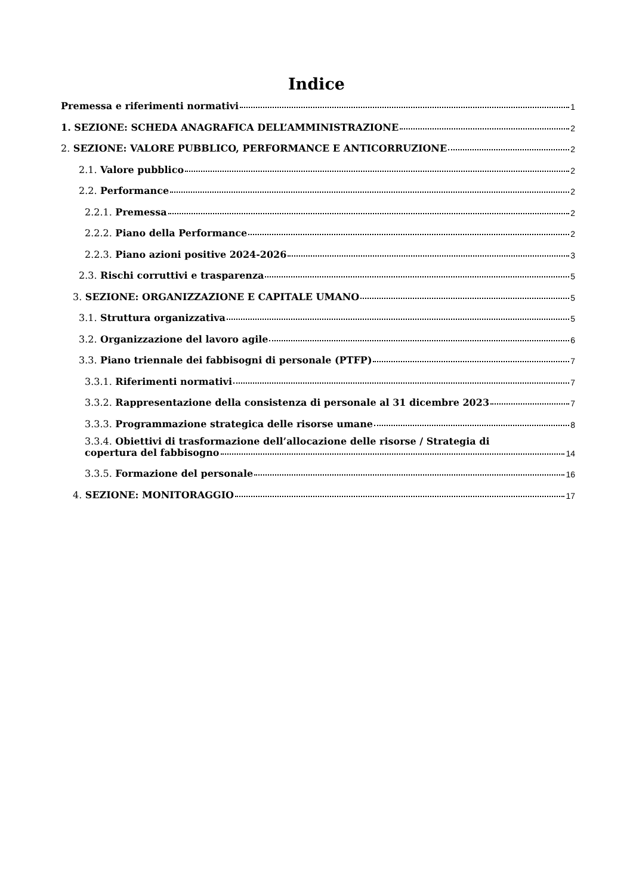Indice
Premessa e riferimenti normativi 1
1. SEZIONE: SCHEDA ANAGRAFICA DELL’AMMINISTRAZIONE 2
2. SEZIONE: VALORE PUBBLICO, PERFORMANCE E ANTICORRUZIONE 2
2.1. Valore pubblico 2
2.2. Performance 2
2.2.1. Premessa 2
2.2.2. Piano della Performance 2
2.2.3. Piano azioni positive 2024-2026 3
2.3. Rischi corruttivi e trasparenza 5
3. SEZIONE: ORGANIZZAZIONE E CAPITALE UMANO 5
3.1. Struttura organizzativa 5
3.2. Organizzazione del lavoro agile 6
3.3. Piano triennale dei fabbisogni di personale (PTFP) 7
3.3.1. Riferimenti normativi 7
3.3.2. Rappresentazione della consistenza di personale al 31 dicembre 2023 7
3.3.3. Programmazione strategica delle risorse umane 8
3.3.4. Obiettivi di trasformazione dell’allocazione delle risorse / Strategia di
copertura del fabbisogno 14
3.3.5. Formazione del personale 16
4. SEZIONE: MONITORAGGIO 17